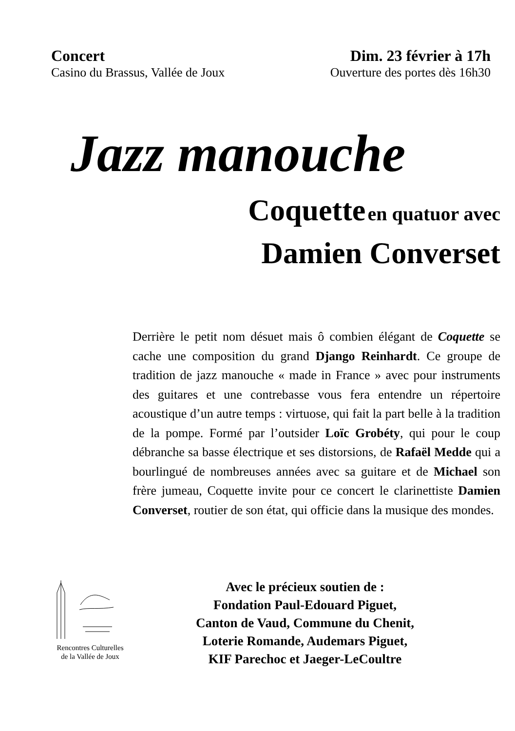Concert
Casino du Brassus, Vallée de Joux
Dim. 23 février à 17h
Ouverture des portes dès 16h30
Jazz manouche
Coquette en quatuor avec
Damien Converset
Derrière le petit nom désuet mais ô combien élégant de Coquette se cache une composition du grand Django Reinhardt. Ce groupe de tradition de jazz manouche « made in France » avec pour instruments des guitares et une contrebasse vous fera entendre un répertoire acoustique d’un autre temps : virtuose, qui fait la part belle à la tradition de la pompe. Formé par l’outsider Loïc Grobéty, qui pour le coup débranche sa basse électrique et ses distorsions, de Rafaël Medde qui a bourlingué de nombreuses années avec sa guitare et de Michael son frère jumeau, Coquette invite pour ce concert le clarinettiste Damien Converset, routier de son état, qui officie dans la musique des mondes.
Rencontres Culturelles
de la Vallée de Joux
Avec le précieux soutien de :
Fondation Paul-Edouard Piguet,
Canton de Vaud, Commune du Chenit,
Loterie Romande, Audemars Piguet,
KIF Parechoc et Jaeger-LeCoultre